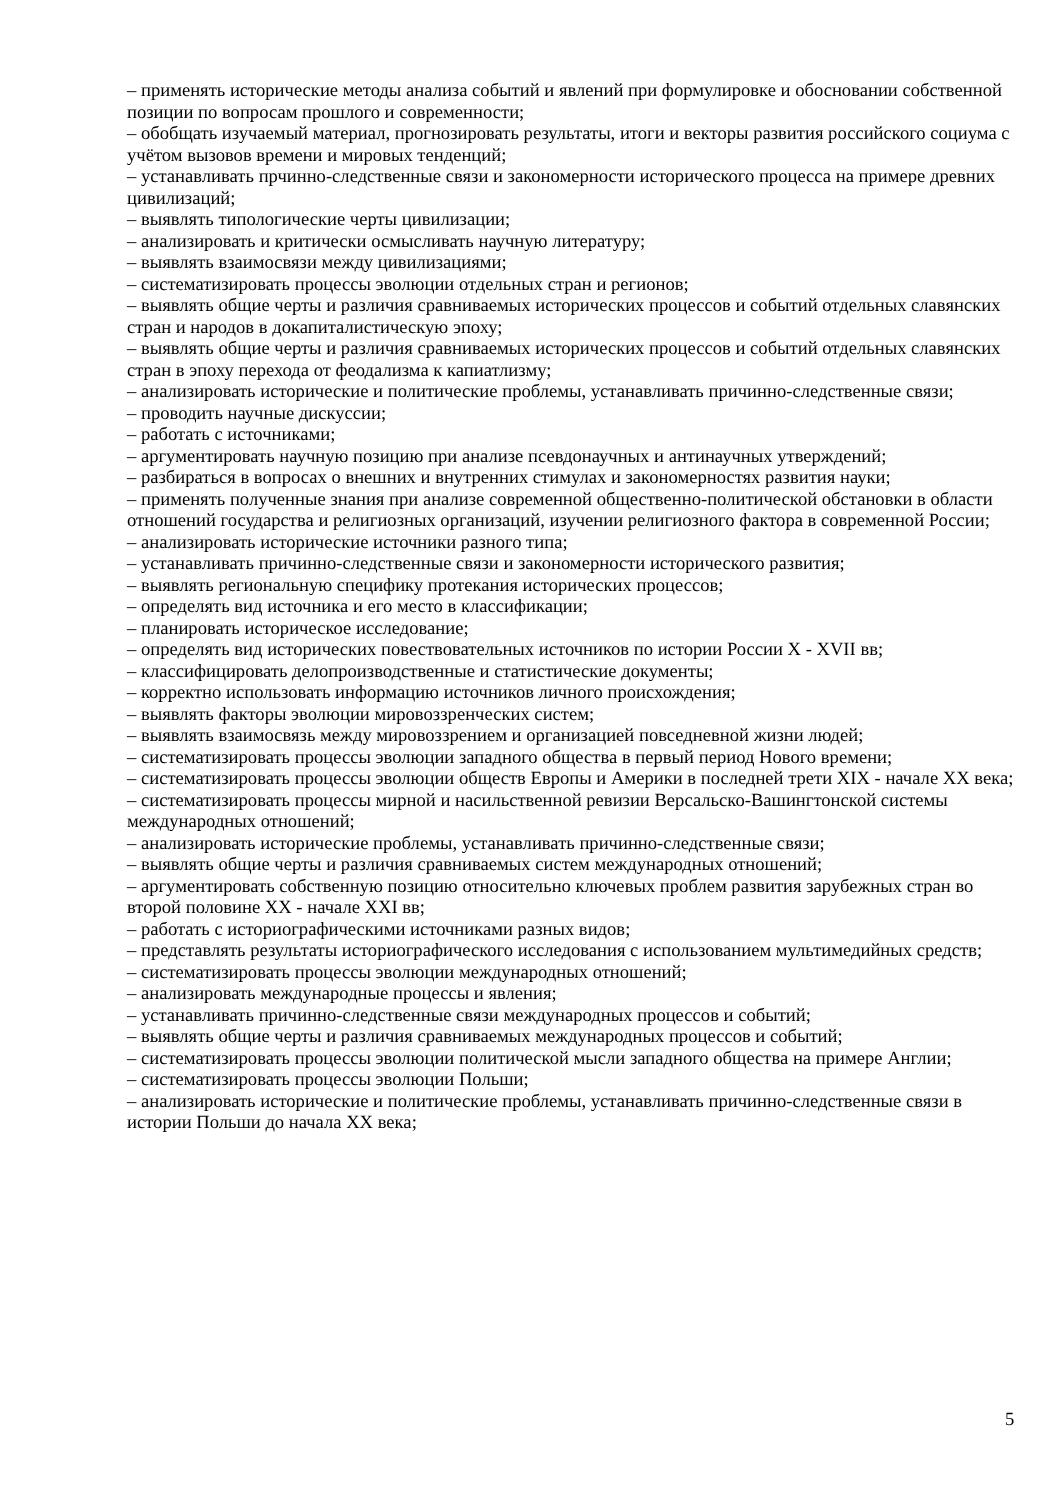– применять исторические методы анализа событий и явлений при формулировке и обосновании собственной позиции по вопросам прошлого и современности;
– обобщать изучаемый материал, прогнозировать результаты, итоги и векторы развития российского социума с учётом вызовов времени и мировых тенденций;
– устанавливать прчинно-следственные связи и закономерности исторического процесса на примере древних цивилизаций;
– выявлять типологические черты цивилизации;
– анализировать и критически осмысливать научную литературу;
– выявлять взаимосвязи между цивилизациями;
– систематизировать процессы эволюции отдельных стран и регионов;
– выявлять общие черты и различия сравниваемых исторических процессов и событий отдельных славянских стран и народов в докапиталистическую эпоху;
– выявлять общие черты и различия сравниваемых исторических процессов и событий отдельных славянских стран в эпоху перехода от феодализма к капиатлизму;
– анализировать исторические и политические проблемы, устанавливать причинно-следственные связи;
– проводить научные дискуссии;
– работать с источниками;
– аргументировать научную позицию при анализе псевдонаучных и антинаучных утверждений;
– разбираться в вопросах о внешних и внутренних стимулах и закономерностях развития науки;
– применять полученные знания при анализе современной общественно-политической обстановки в области отношений государства и религиозных организаций, изучении религиозного фактора в современной России;
– анализировать исторические источники разного типа;
– устанавливать причинно-следственные связи и закономерности исторического развития;
– выявлять региональную специфику протекания исторических процессов;
– определять вид источника и его место в классификации;
– планировать историческое исследование;
– определять вид исторических повествовательных источников по истории России X - XVII вв;
– классифицировать делопроизводственные и статистические документы;
– корректно использовать информацию источников личного происхождения;
– выявлять факторы эволюции мировоззренческих систем;
– выявлять взаимосвязь между мировоззрением и организацией повседневной жизни людей;
– систематизировать процессы эволюции западного общества в первый период Нового времени;
– систематизировать процессы эволюции обществ Европы и Америки в последней трети XIX - начале XX века;
– систематизировать процессы мирной и насильственной ревизии Версальско-Вашингтонской системы международных отношений;
– анализировать исторические проблемы, устанавливать причинно-следственные связи;
– выявлять общие черты и различия сравниваемых систем международных отношений;
– аргументировать собственную позицию относительно ключевых проблем развития зарубежных стран во второй половине XX - начале XXI вв;
– работать с историографическими источниками разных видов;
– представлять результаты историографического исследования с использованием мультимедийных средств;
– систематизировать процессы эволюции международных отношений;
– анализировать международные процессы и явления;
– устанавливать причинно-следственные связи международных процессов и событий;
– выявлять общие черты и различия сравниваемых международных процессов и событий;
– систематизировать процессы эволюции политической мысли западного общества на примере Англии;
– систематизировать процессы эволюции Польши;
– анализировать исторические и политические проблемы, устанавливать причинно-следственные связи в истории Польши до начала XX века;
5